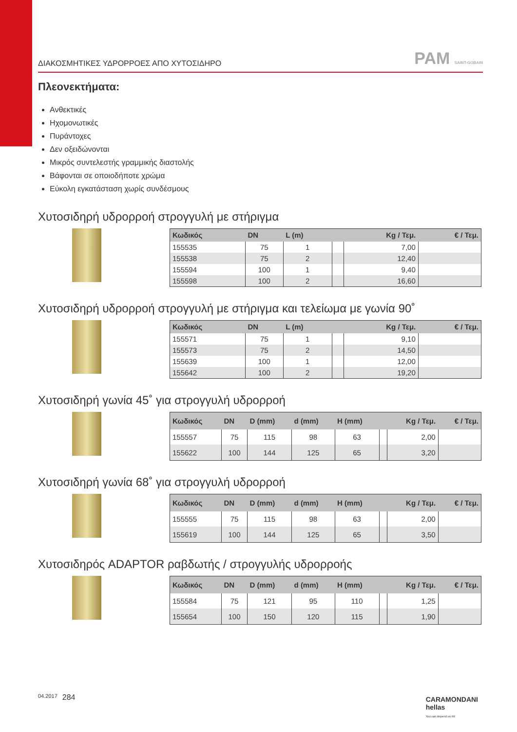ΔΙΑΚΟΣΜΗΤΙΚΕΣ ΥΔΡΟΡΡΟΕΣ ΑΠΟ ΧΥΤΟΣΙΔΗΡΟ PAM SAINT-GOBAIN
Πλεονεκτήματα:
Ανθεκτικές
Ηχομονωτικές
Πυράντοχες
Δεν οξειδώνονται
Μικρός συντελεστής γραμμικής διαστολής
Βάφονται σε οποιοδήποτε χρώμα
Εύκολη εγκατάσταση χωρίς συνδέσμους
Χυτοσιδηρή υδρορροή στρογγυλή με στήριγμα
| Κωδικός | DN | L (m) | | Kg / Τεμ. | € / Τεμ. |
| --- | --- | --- | --- | --- | --- |
| 155535 | 75 | 1 | | 7,00 | |
| 155538 | 75 | 2 | | 12,40 | |
| 155594 | 100 | 1 | | 9,40 | |
| 155598 | 100 | 2 | | 16,60 | |
Χυτοσιδηρή υδρορροή στρογγυλή με στήριγμα και τελείωμα με γωνία 90˚
| Κωδικός | DN | L (m) | | Kg / Τεμ. | € / Τεμ. |
| --- | --- | --- | --- | --- | --- |
| 155571 | 75 | 1 | | 9,10 | |
| 155573 | 75 | 2 | | 14,50 | |
| 155639 | 100 | 1 | | 12,00 | |
| 155642 | 100 | 2 | | 19,20 | |
Χυτοσιδηρή γωνία 45˚ για στρογγυλή υδρορροή
| Κωδικός | DN | D (mm) | d (mm) | H (mm) | | Kg / Τεμ. | € / Τεμ. |
| --- | --- | --- | --- | --- | --- | --- | --- |
| 155557 | 75 | 115 | 98 | 63 | | 2,00 | |
| 155622 | 100 | 144 | 125 | 65 | | 3,20 | |
Χυτοσιδηρή γωνία 68˚ για στρογγυλή υδρορροή
| Κωδικός | DN | D (mm) | d (mm) | H (mm) | | Kg / Τεμ. | € / Τεμ. |
| --- | --- | --- | --- | --- | --- | --- | --- |
| 155555 | 75 | 115 | 98 | 63 | | 2,00 | |
| 155619 | 100 | 144 | 125 | 65 | | 3,50 | |
Χυτοσιδηρός ADAPTOR ραβδωτής / στρογγυλής υδρορροής
| Κωδικός | DN | D (mm) | d (mm) | H (mm) | | Kg / Τεμ. | € / Τεμ. |
| --- | --- | --- | --- | --- | --- | --- | --- |
| 155584 | 75 | 121 | 95 | 110 | | 1,25 | |
| 155654 | 100 | 150 | 120 | 115 | | 1,90 | |
04.2017 284
CARAMONDANI
hellas
You can depend on it®